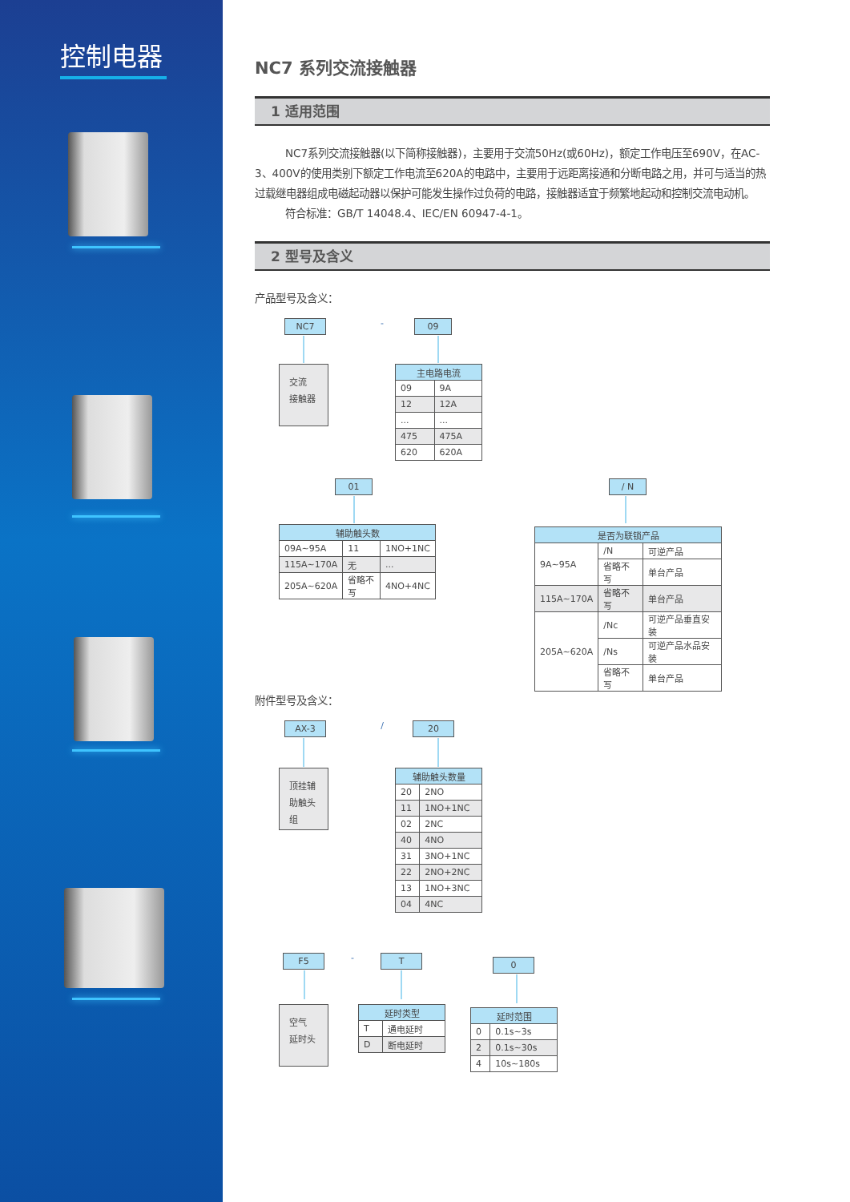控制电器
NC7 系列交流接触器
1 适用范围
NC7系列交流接触器(以下简称接触器)，主要用于交流50Hz(或60Hz)，额定工作电压至690V，在AC-3、400V的使用类别下额定工作电流至620A的电路中，主要用于远距离接通和分断电路之用，并可与适当的热过载继电器组成电磁起动器以保护可能发生操作过负荷的电路，接触器适宜于频繁地起动和控制交流电动机。
符合标准：GB/T 14048.4、IEC/EN 60947-4-1。
2 型号及含义
产品型号及含义：
NC7
-
09
交流
接触器
| 主电路电流 | |
| --- | --- |
| 09 | 9A |
| 12 | 12A |
| ... | ... |
| 475 | 475A |
| 620 | 620A |
01 / N
| 辅助触头数 | | |
| --- | --- | --- |
| 09A~95A | 11 | 1NO+1NC |
| 115A~170A | 无 | ... |
| 205A~620A | 省略不写 | 4NO+4NC |
| 是否为联锁产品 | | |
| --- | --- | --- |
| 9A~95A | /N | 可逆产品 |
| | 省略不写 | 单台产品 |
| 115A~170A | 省略不写 | 单台产品 |
| 205A~620A | /Nc | 可逆产品垂直安装 |
| | /Ns | 可逆产品水品安装 |
| | 省略不写 | 单台产品 |
附件型号及含义：
AX-3
/
20
顶挂辅助触头组
| 辅助触头数量 | |
| --- | --- |
| 20 | 2NO |
| 11 | 1NO+1NC |
| 02 | 2NC |
| 40 | 4NO |
| 31 | 3NO+1NC |
| 22 | 2NO+2NC |
| 13 | 1NO+3NC |
| 04 | 4NC |
F5
-
T
0
空气
延时头
| 延时类型 | |
| --- | --- |
| T | 通电延时 |
| D | 断电延时 |
| 延时范围 | |
| --- | --- |
| 0 | 0.1s~3s |
| 2 | 0.1s~30s |
| 4 | 10s~180s |